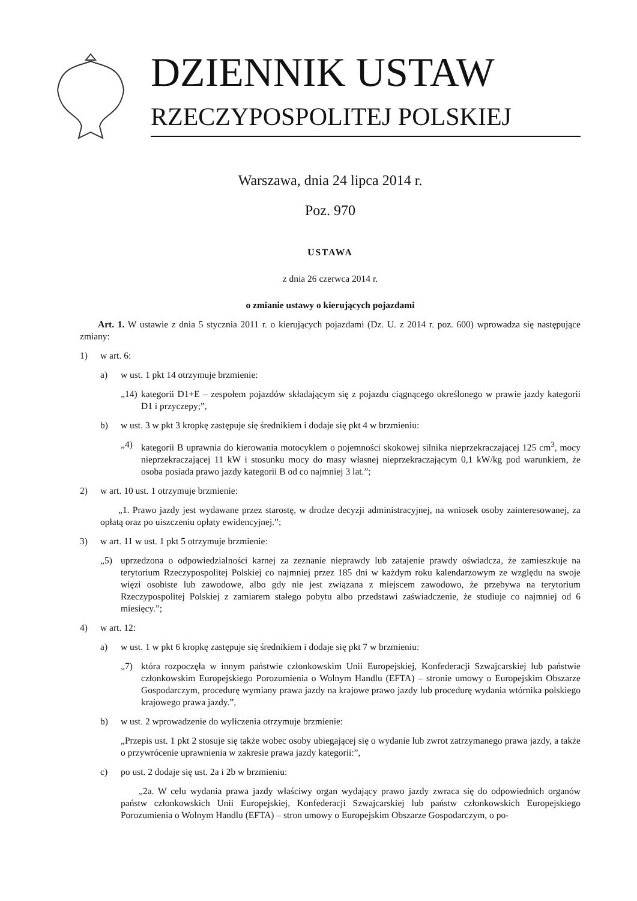DZIENNIK USTAW
RZECZYPOSPOLITEJ POLSKIEJ
Warszawa, dnia 24 lipca 2014 r.
Poz. 970
USTAWA
z dnia 26 czerwca 2014 r.
o zmianie ustawy o kierujących pojazdami
Art. 1. W ustawie z dnia 5 stycznia 2011 r. o kierujących pojazdami (Dz. U. z 2014 r. poz. 600) wprowadza się następujące zmiany:
1) w art. 6:
a) w ust. 1 pkt 14 otrzymuje brzmienie:
„14) kategorii D1+E – zespołem pojazdów składającym się z pojazdu ciągnącego określonego w prawie jazdy kategorii D1 i przyczepy;”,
b) w ust. 3 w pkt 3 kropkę zastępuje się średnikiem i dodaje się pkt 4 w brzmieniu:
„4) kategorii B uprawnia do kierowania motocyklem o pojemności skokowej silnika nieprzekraczającej 125 cm<sup>3</sup>, mocy nieprzekraczającej 11 kW i stosunku mocy do masy własnej nieprzekraczającym 0,1 kW/kg pod warunkiem, że osoba posiada prawo jazdy kategorii B od co najmniej 3 lat.”;
2) w art. 10 ust. 1 otrzymuje brzmienie:
„1. Prawo jazdy jest wydawane przez starostę, w drodze decyzji administracyjnej, na wniosek osoby zainteresowanej, za opłatą oraz po uiszczeniu opłaty ewidencyjnej.”;
3) w art. 11 w ust. 1 pkt 5 otrzymuje brzmienie:
„5) uprzedzona o odpowiedzialności karnej za zeznanie nieprawdy lub zatajenie prawdy oświadcza, że zamieszkuje na terytorium Rzeczypospolitej Polskiej co najmniej przez 185 dni w każdym roku kalendarzowym ze względu na swoje więzi osobiste lub zawodowe, albo gdy nie jest związana z miejscem zawodowo, że przebywa na terytorium Rzeczypospolitej Polskiej z zamiarem stałego pobytu albo przedstawi zaświadczenie, że studiuje co najmniej od 6 miesięcy.”;
4) w art. 12:
a) w ust. 1 w pkt 6 kropkę zastępuje się średnikiem i dodaje się pkt 7 w brzmieniu:
„7) która rozpoczęła w innym państwie członkowskim Unii Europejskiej, Konfederacji Szwajcarskiej lub państwie członkowskim Europejskiego Porozumienia o Wolnym Handlu (EFTA) – stronie umowy o Europejskim Obszarze Gospodarczym, procedurę wymiany prawa jazdy na krajowe prawo jazdy lub procedurę wydania wtórnika polskiego krajowego prawa jazdy.”,
b) w ust. 2 wprowadzenie do wyliczenia otrzymuje brzmienie:
„Przepis ust. 1 pkt 2 stosuje się także wobec osoby ubiegającej się o wydanie lub zwrot zatrzymanego prawa jazdy, a także o przywrócenie uprawnienia w zakresie prawa jazdy kategorii:”,
c) po ust. 2 dodaje się ust. 2a i 2b w brzmieniu:
„2a. W celu wydania prawa jazdy właściwy organ wydający prawo jazdy zwraca się do odpowiednich organów państw członkowskich Unii Europejskiej, Konfederacji Szwajcarskiej lub państw członkowskich Europejskiego Porozumienia o Wolnym Handlu (EFTA) – stron umowy o Europejskim Obszarze Gospodarczym, o po-